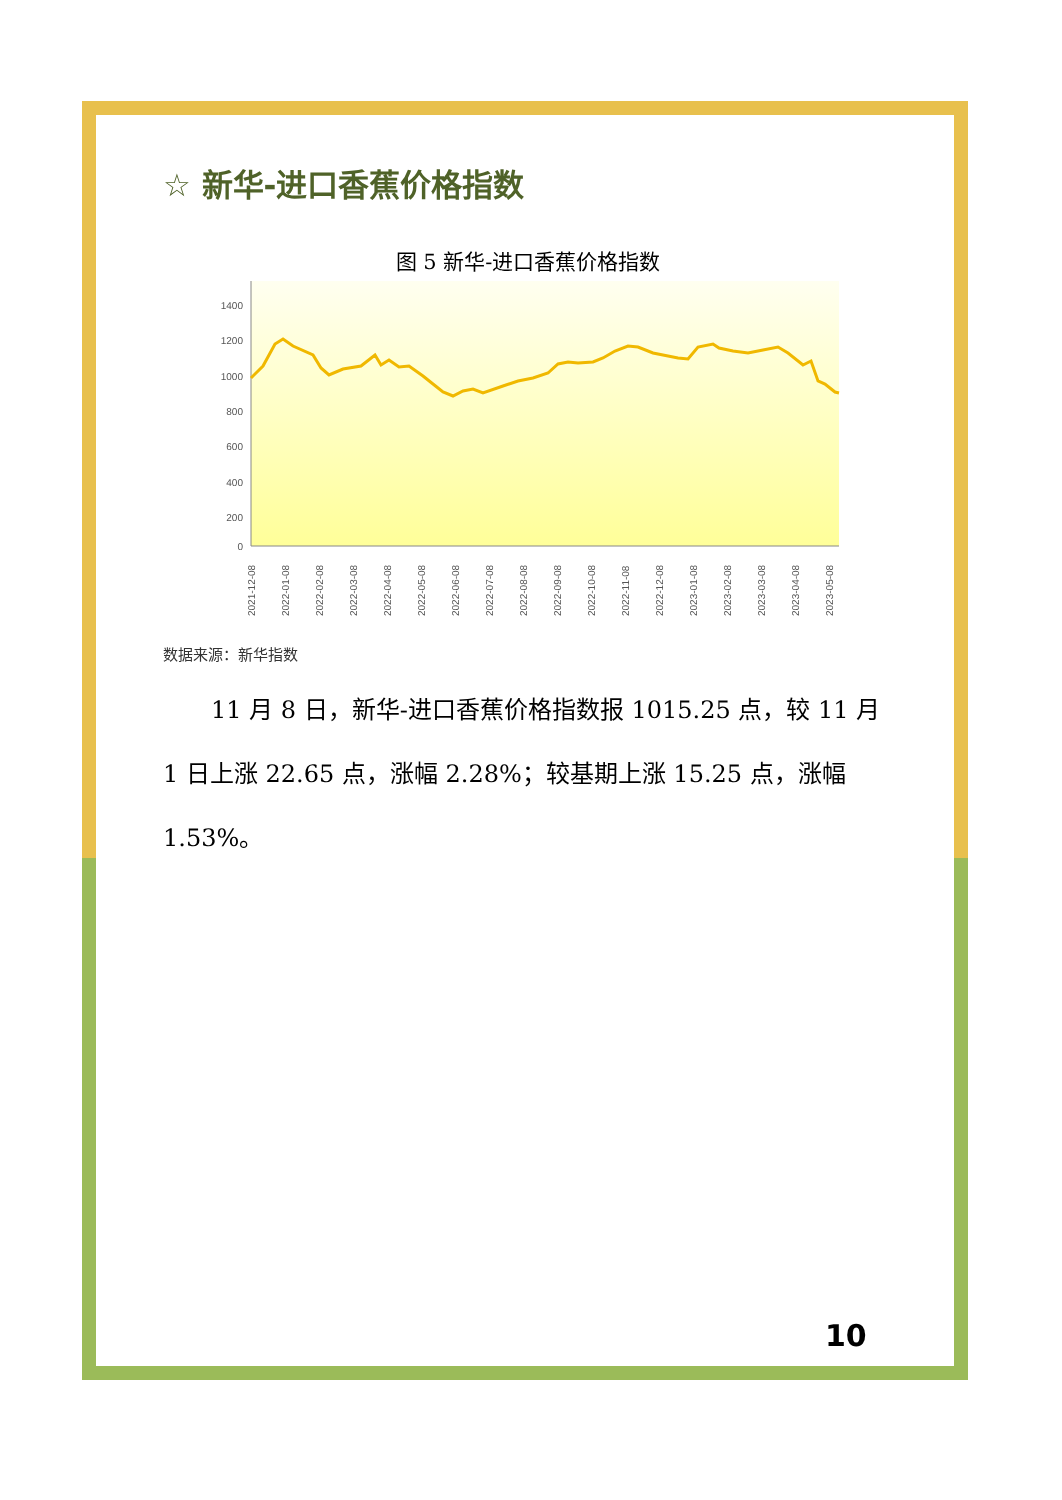☆ 新华-进口香蕉价格指数
图 5 新华-进口香蕉价格指数
1400
1200
1000
800
600
400
200
0
2021-12-08
2022-01-08
2022-02-08
2022-03-08
2022-04-08
2022-05-08
2022-06-08
2022-07-08
2022-08-08
2022-09-08
2022-10-08
2022-11-08
2022-12-08
2023-01-08
2023-02-08
2023-03-08
2023-04-08
2023-05-08
数据来源：新华指数
11 月 8 日，新华-进口香蕉价格指数报 1015.25 点，较 11 月 1 日上涨 22.65 点，涨幅 2.28%；较基期上涨 15.25 点，涨幅 1.53%。
10